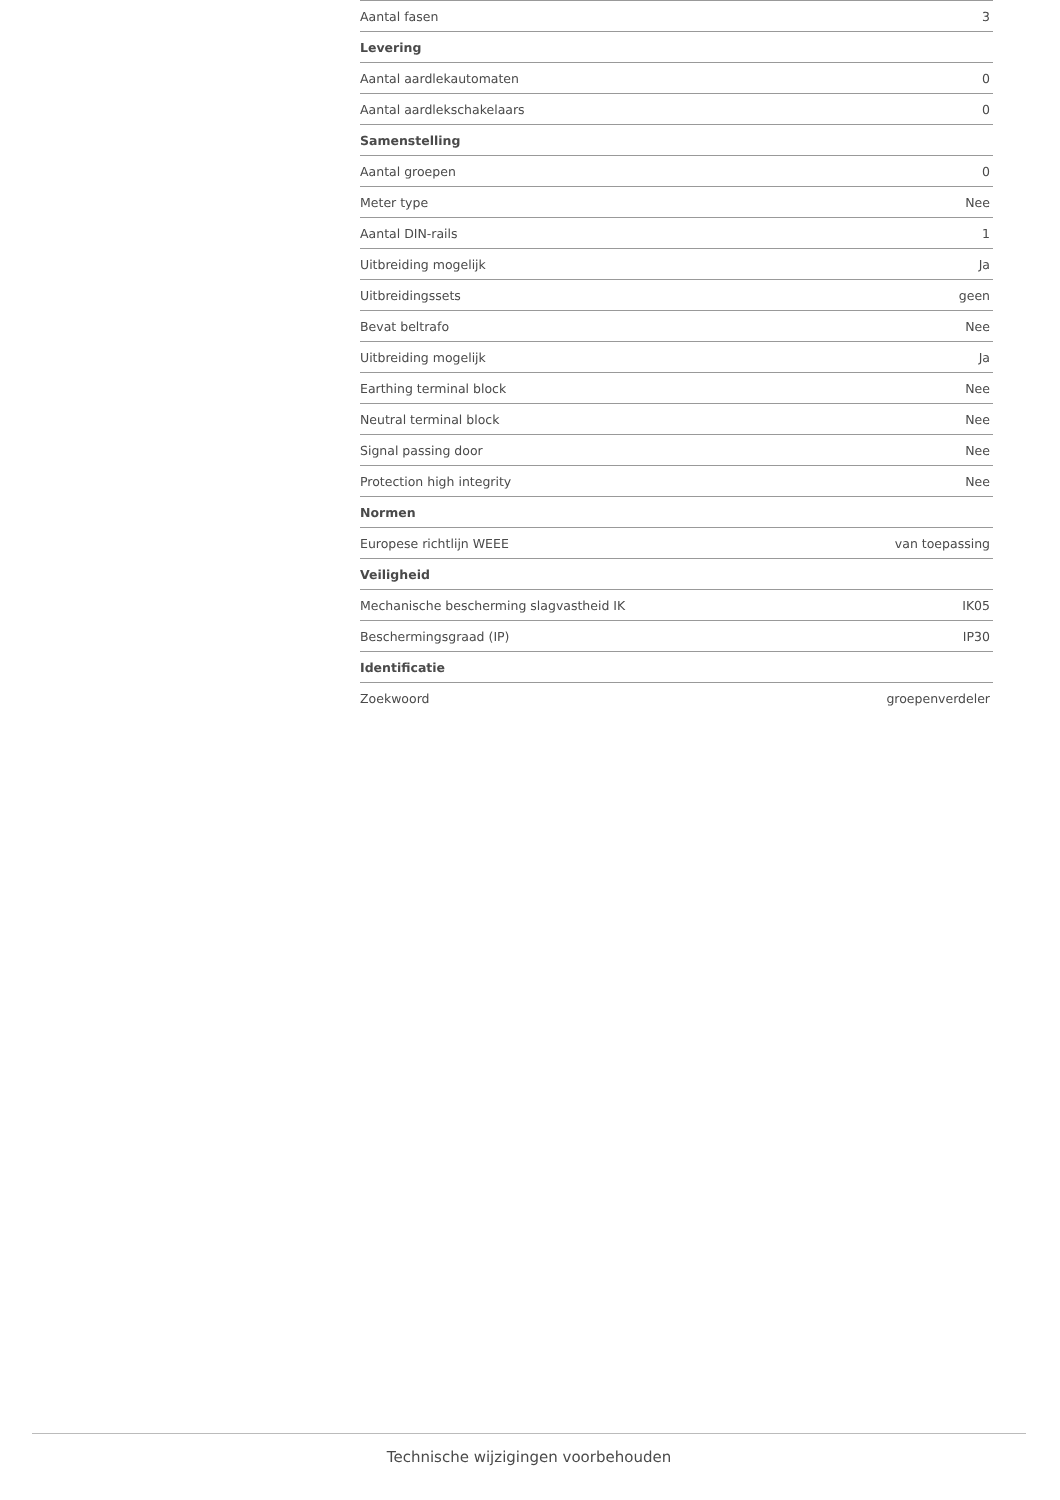| Aantal fasen | 3 |
| Levering | |
| Aantal aardlekautomaten | 0 |
| Aantal aardlekschakelaars | 0 |
| Samenstelling | |
| Aantal groepen | 0 |
| Meter type | Nee |
| Aantal DIN-rails | 1 |
| Uitbreiding mogelijk | Ja |
| Uitbreidingssets | geen |
| Bevat beltrafo | Nee |
| Uitbreiding mogelijk | Ja |
| Earthing terminal block | Nee |
| Neutral terminal block | Nee |
| Signal passing door | Nee |
| Protection high integrity | Nee |
| Normen | |
| Europese richtlijn WEEE | van toepassing |
| Veiligheid | |
| Mechanische bescherming slagvastheid IK | IK05 |
| Beschermingsgraad (IP) | IP30 |
| Identificatie | |
| Zoekwoord | groepenverdeler |
Technische wijzigingen voorbehouden